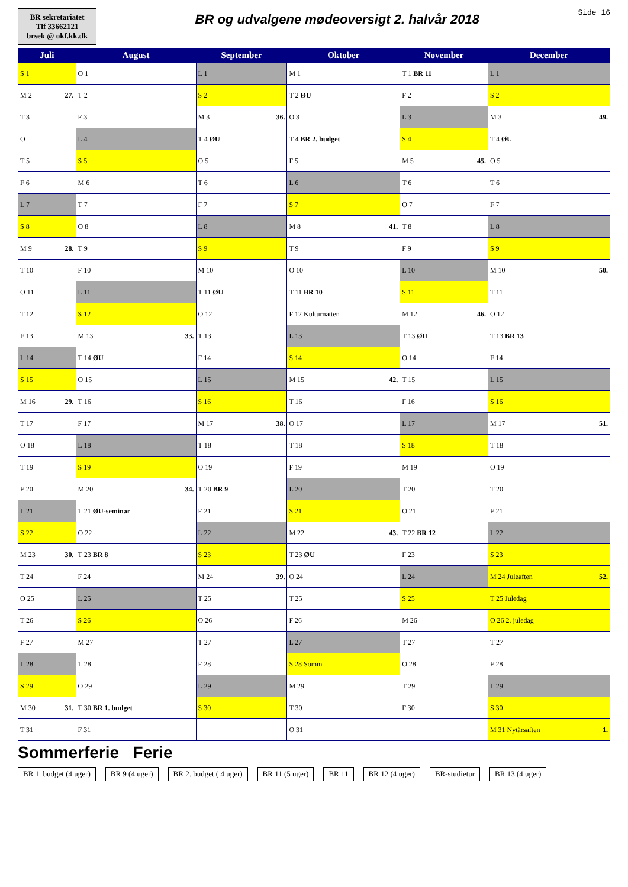BR sekretariatet
Tlf 33662121
brsek @ okf.kk.dk
BR og udvalgene mødeoversigt 2. halvår 2018
Side 16
| Juli | August | September | Oktober | November | December |
| --- | --- | --- | --- | --- | --- |
| S 1 | O 1 | L 1 | M 1 | T 1 BR 11 | L 1 |
| M 2 27. | T 2 | S 2 | T 2 ØU | F 2 | S 2 |
| T 3 | F 3 | M 3 36. | O 3 | L 3 | M 3 49. |
| O | L 4 | T 4 ØU | T 4 BR 2. budget | S 4 | T 4 ØU |
| T 5 | S 5 | O 5 | F 5 | M 5 45. | O 5 |
| F 6 | M 6 | T 6 | L 6 | T 6 | T 6 |
| L 7 | T 7 | F 7 | S 7 | O 7 | F 7 |
| S 8 | O 8 | L 8 | M 8 41. | T 8 | L 8 |
| M 9 28. | T 9 | S 9 | T 9 | F 9 | S 9 |
| T 10 | F 10 | M 10 | O 10 | L 10 | M 10 50. |
| O 11 | L 11 | T 11 ØU | T 11 BR 10 | S 11 | T 11 |
| T 12 | S 12 | O 12 | F 12 Kulturnatten | M 12 46. | O 12 |
| F 13 | M 13 33. | T 13 | L 13 | T 13 ØU | T 13 BR 13 |
| L 14 | T 14 ØU | F 14 | S 14 | O 14 | F 14 |
| S 15 | O 15 | L 15 | M 15 42. | T 15 | L 15 |
| M 16 29. | T 16 | S 16 | T 16 | F 16 | S 16 |
| T 17 | F 17 | M 17 38. | O 17 | L 17 | M 17 51. |
| O 18 | L 18 | T 18 | T 18 | S 18 | T 18 |
| T 19 | S 19 | O 19 | F 19 | M 19 | O 19 |
| F 20 | M 20 34. | T 20 BR 9 | L 20 | T 20 | T 20 |
| L 21 | T 21 ØU-seminar | F 21 | S 21 | O 21 | F 21 |
| S 22 | O 22 | L 22 | M 22 43. | T 22 BR 12 | L 22 |
| M 23 30. | T 23 BR 8 | S 23 | T 23 ØU | F 23 | S 23 |
| T 24 | F 24 | M 24 39. | O 24 | L 24 | M 24 Juleaften 52. |
| O 25 | L 25 | T 25 | T 25 | S 25 | T 25 Juledag |
| T 26 | S 26 | O 26 | F 26 | M 26 | O 26 2. juledag |
| F 27 | M 27 | T 27 | L 27 | T 27 | T 27 |
| L 28 | T 28 | F 28 | S 28 Somm | O 28 | F 28 |
| S 29 | O 29 | L 29 | M 29 | T 29 | L 29 |
| M 30 31. | T 30 BR 1. budget | S 30 | T 30 | F 30 | S 30 |
| T 31 | F 31 | | O 31 | | M 31 Nytårsaften 1. |
Sommerferie Ferie
BR 1. budget (4 uger)
BR 9 (4 uger)
BR 2. budget ( 4 uger)
BR 11 (5 uger)
BR 11
BR 12 (4 uger)
BR-studietur
BR 13 (4 uger)